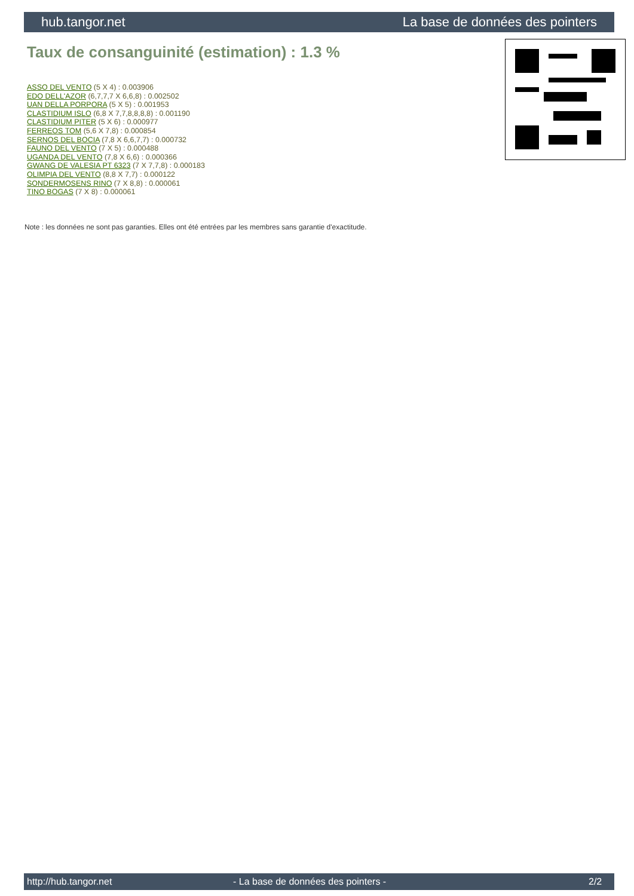hub.tangor.net La base de données des pointers
Taux de consanguinité (estimation) : 1.3 %
ASSO DEL VENTO (5 X 4) : 0.003906
EDO DELL'AZOR (6,7,7,7 X 6,6,8) : 0.002502
UAN DELLA PORPORA (5 X 5) : 0.001953
CLASTIDIUM ISLO (6,8 X 7,7,8,8,8,8) : 0.001190
CLASTIDIUM PITER (5 X 6) : 0.000977
FERREOS TOM (5,6 X 7,8) : 0.000854
SERNOS DEL BOCIA (7,8 X 6,6,7,7) : 0.000732
FAUNO DEL VENTO (7 X 5) : 0.000488
UGANDA DEL VENTO (7,8 X 6,6) : 0.000366
GWANG DE VALESIA PT 6323 (7 X 7,7,8) : 0.000183
OLIMPIA DEL VENTO (8,8 X 7,7) : 0.000122
SONDERMOSENS RINO (7 X 8,8) : 0.000061
TINO BOGAS (7 X 8) : 0.000061
Note : les données ne sont pas garanties. Elles ont été entrées par les membres sans garantie d'exactitude.
http://hub.tangor.net - La base de données des pointers - 2/2